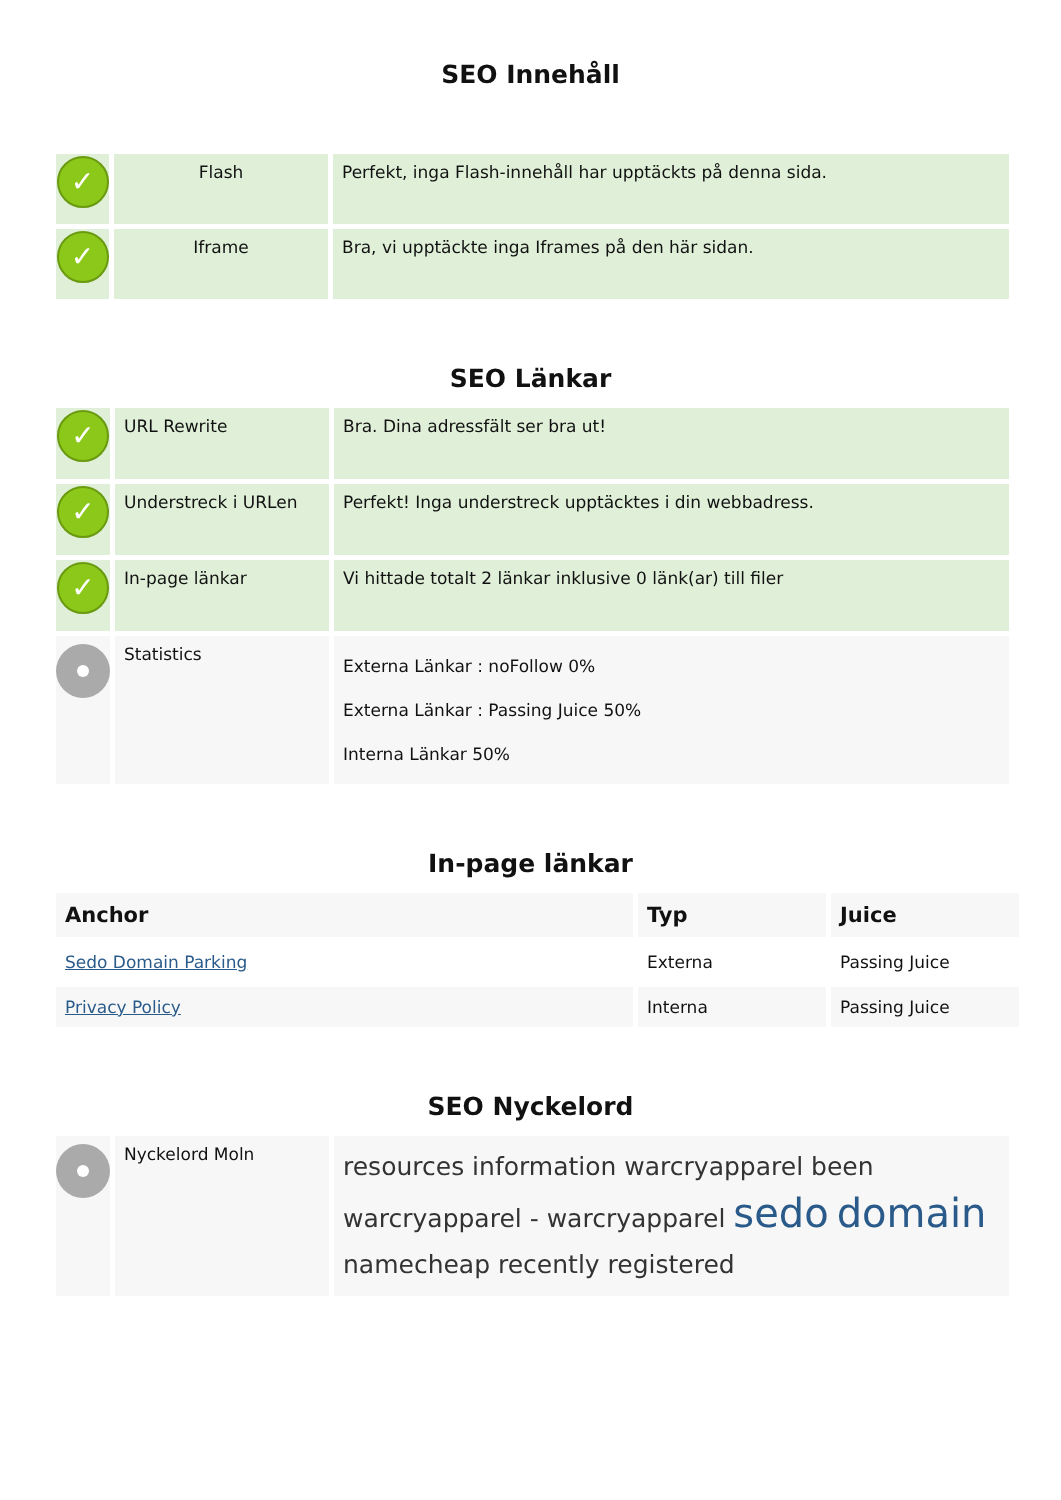SEO Innehåll
| ✓ | Flash | Perfekt, inga Flash-innehåll har upptäckts på denna sida. |
| ✓ | Iframe | Bra, vi upptäckte inga Iframes på den här sidan. |
SEO Länkar
| ✓ | URL Rewrite | Bra. Dina adressfält ser bra ut! |
| ✓ | Understreck i URLen | Perfekt! Inga understreck upptäcktes i din webbadress. |
| ✓ | In-page länkar | Vi hittade totalt 2 länkar inklusive 0 länk(ar) till filer |
| | Statistics | Externa Länkar : noFollow 0% Externa Länkar : Passing Juice 50% Interna Länkar 50% |
In-page länkar
| Anchor | Typ | Juice |
| --- | --- | --- |
| Sedo Domain Parking | Externa | Passing Juice |
| Privacy Policy | Interna | Passing Juice |
SEO Nyckelord
| | Nyckelord Moln | resources information warcryapparel been warcryapparel - warcryapparel sedo domain namecheap recently registered |